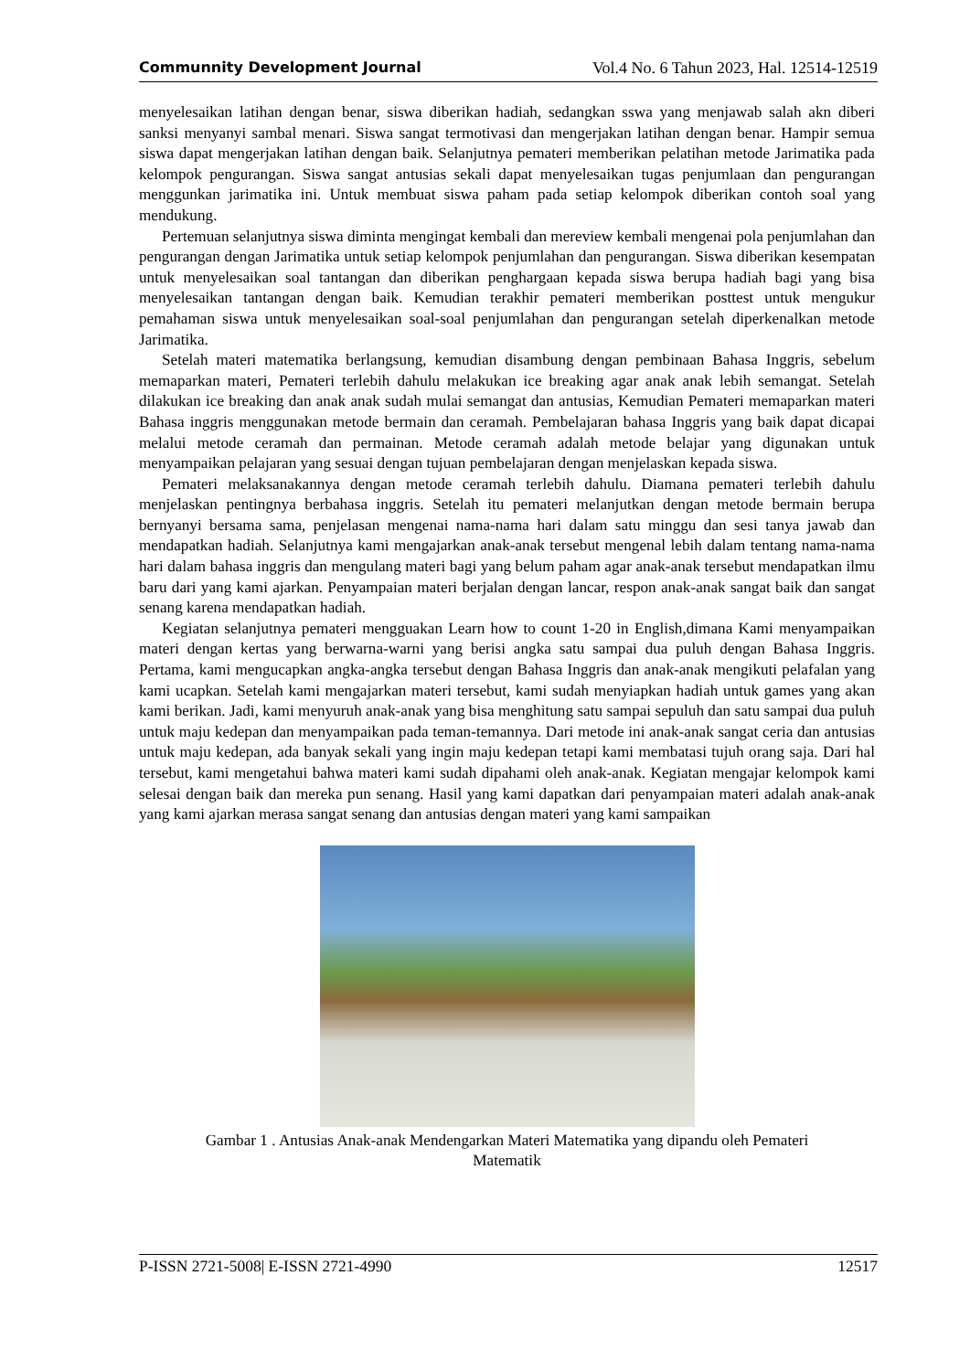Communnity Development Journal Vol.4 No. 6 Tahun 2023, Hal. 12514-12519
menyelesaikan latihan dengan benar, siswa diberikan hadiah, sedangkan sswa yang menjawab salah akn diberi sanksi menyanyi sambal menari. Siswa sangat termotivasi dan mengerjakan latihan dengan benar. Hampir semua siswa dapat mengerjakan latihan dengan baik. Selanjutnya pemateri memberikan pelatihan metode Jarimatika pada kelompok pengurangan. Siswa sangat antusias sekali dapat menyelesaikan tugas penjumlaan dan pengurangan menggunkan jarimatika ini. Untuk membuat siswa paham pada setiap kelompok diberikan contoh soal yang mendukung.
Pertemuan selanjutnya siswa diminta mengingat kembali dan mereview kembali mengenai pola penjumlahan dan pengurangan dengan Jarimatika untuk setiap kelompok penjumlahan dan pengurangan. Siswa diberikan kesempatan untuk menyelesaikan soal tantangan dan diberikan penghargaan kepada siswa berupa hadiah bagi yang bisa menyelesaikan tantangan dengan baik. Kemudian terakhir pemateri memberikan posttest untuk mengukur pemahaman siswa untuk menyelesaikan soal-soal penjumlahan dan pengurangan setelah diperkenalkan metode Jarimatika.
Setelah materi matematika berlangsung, kemudian disambung dengan pembinaan Bahasa Inggris, sebelum memaparkan materi, Pemateri terlebih dahulu melakukan ice breaking agar anak anak lebih semangat. Setelah dilakukan ice breaking dan anak anak sudah mulai semangat dan antusias, Kemudian Pemateri memaparkan materi Bahasa inggris menggunakan metode bermain dan ceramah. Pembelajaran bahasa Inggris yang baik dapat dicapai melalui metode ceramah dan permainan. Metode ceramah adalah metode belajar yang digunakan untuk menyampaikan pelajaran yang sesuai dengan tujuan pembelajaran dengan menjelaskan kepada siswa.
Pemateri melaksanakannya dengan metode ceramah terlebih dahulu. Diamana pemateri terlebih dahulu menjelaskan pentingnya berbahasa inggris. Setelah itu pemateri melanjutkan dengan metode bermain berupa bernyanyi bersama sama, penjelasan mengenai nama-nama hari dalam satu minggu dan sesi tanya jawab dan mendapatkan hadiah. Selanjutnya kami mengajarkan anak-anak tersebut mengenal lebih dalam tentang nama-nama hari dalam bahasa inggris dan mengulang materi bagi yang belum paham agar anak-anak tersebut mendapatkan ilmu baru dari yang kami ajarkan. Penyampaian materi berjalan dengan lancar, respon anak-anak sangat baik dan sangat senang karena mendapatkan hadiah.
Kegiatan selanjutnya pemateri mengguakan Learn how to count 1-20 in English,dimana Kami menyampaikan materi dengan kertas yang berwarna-warni yang berisi angka satu sampai dua puluh dengan Bahasa Inggris. Pertama, kami mengucapkan angka-angka tersebut dengan Bahasa Inggris dan anak-anak mengikuti pelafalan yang kami ucapkan. Setelah kami mengajarkan materi tersebut, kami sudah menyiapkan hadiah untuk games yang akan kami berikan. Jadi, kami menyuruh anak-anak yang bisa menghitung satu sampai sepuluh dan satu sampai dua puluh untuk maju kedepan dan menyampaikan pada teman-temannya. Dari metode ini anak-anak sangat ceria dan antusias untuk maju kedepan, ada banyak sekali yang ingin maju kedepan tetapi kami membatasi tujuh orang saja. Dari hal tersebut, kami mengetahui bahwa materi kami sudah dipahami oleh anak-anak. Kegiatan mengajar kelompok kami selesai dengan baik dan mereka pun senang. Hasil yang kami dapatkan dari penyampaian materi adalah anak-anak yang kami ajarkan merasa sangat senang dan antusias dengan materi yang kami sampaikan
Gambar 1 . Antusias Anak-anak Mendengarkan Materi Matematika yang dipandu oleh Pemateri
Matematik
P-ISSN 2721-5008| E-ISSN 2721-4990 12517